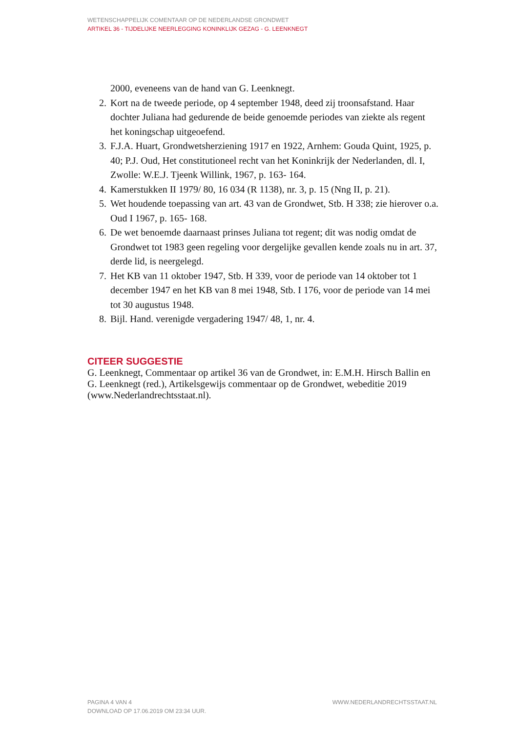WETENSCHAPPELIJK COMENTAAR OP DE NEDERLANDSE GRONDWET
ARTIKEL 36 - TIJDELIJKE NEERLEGGING KONINKLIJK GEZAG - G. LEENKNEGT
2000, eveneens van de hand van G. Leenknegt.
2. Kort na de tweede periode, op 4 september 1948, deed zij troonsafstand. Haar dochter Juliana had gedurende de beide genoemde periodes van ziekte als regent het koningschap uitgeoefend.
3. F.J.A. Huart, Grondwetsherziening 1917 en 1922, Arnhem: Gouda Quint, 1925, p. 40; P.J. Oud, Het constitutioneel recht van het Koninkrijk der Nederlanden, dl. I, Zwolle: W.E.J. Tjeenk Willink, 1967, p. 163- 164.
4. Kamerstukken II 1979/ 80, 16 034 (R 1138), nr. 3, p. 15 (Nng II, p. 21).
5. Wet houdende toepassing van art. 43 van de Grondwet, Stb. H 338; zie hierover o.a. Oud I 1967, p. 165- 168.
6. De wet benoemde daarnaast prinses Juliana tot regent; dit was nodig omdat de Grondwet tot 1983 geen regeling voor dergelijke gevallen kende zoals nu in art. 37, derde lid, is neergelegd.
7. Het KB van 11 oktober 1947, Stb. H 339, voor de periode van 14 oktober tot 1 december 1947 en het KB van 8 mei 1948, Stb. I 176, voor de periode van 14 mei tot 30 augustus 1948.
8. Bijl. Hand. verenigde vergadering 1947/ 48, 1, nr. 4.
CITEER SUGGESTIE
G. Leenknegt, Commentaar op artikel 36 van de Grondwet, in: E.M.H. Hirsch Ballin en G. Leenknegt (red.), Artikelsgewijs commentaar op de Grondwet, webeditie 2019 (www.Nederlandrechtsstaat.nl).
PAGINA 4 VAN 4 WWW.NEDERLANDRECHTSSTAAT.NL
DOWNLOAD OP 17.06.2019 OM 23:34 UUR.